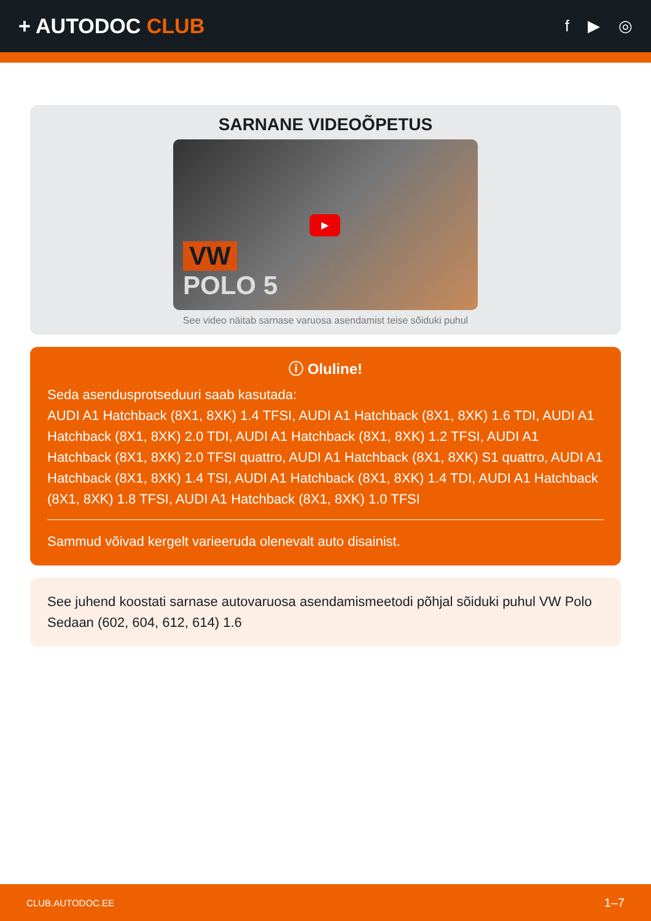+ AUTODOC CLUB
f ▶ ◎
SARNANE VIDEOÕPETUS
▶
VW
POLO 5
See video näitab sarnase varuosa asendamist teise sõiduki puhul
ⓘ Oluline!
Seda asendusprotseduuri saab kasutada:
AUDI A1 Hatchback (8X1, 8XK) 1.4 TFSI, AUDI A1 Hatchback (8X1, 8XK) 1.6 TDI, AUDI A1 Hatchback (8X1, 8XK) 2.0 TDI, AUDI A1 Hatchback (8X1, 8XK) 1.2 TFSI, AUDI A1 Hatchback (8X1, 8XK) 2.0 TFSI quattro, AUDI A1 Hatchback (8X1, 8XK) S1 quattro, AUDI A1 Hatchback (8X1, 8XK) 1.4 TSI, AUDI A1 Hatchback (8X1, 8XK) 1.4 TDI, AUDI A1 Hatchback (8X1, 8XK) 1.8 TFSI, AUDI A1 Hatchback (8X1, 8XK) 1.0 TFSI
Sammud võivad kergelt varieeruda olenevalt auto disainist.
See juhend koostati sarnase autovaruosa asendamismeetodi põhjal sõiduki puhul VW Polo Sedaan (602, 604, 612, 614) 1.6
CLUB.AUTODOC.EE 1–7